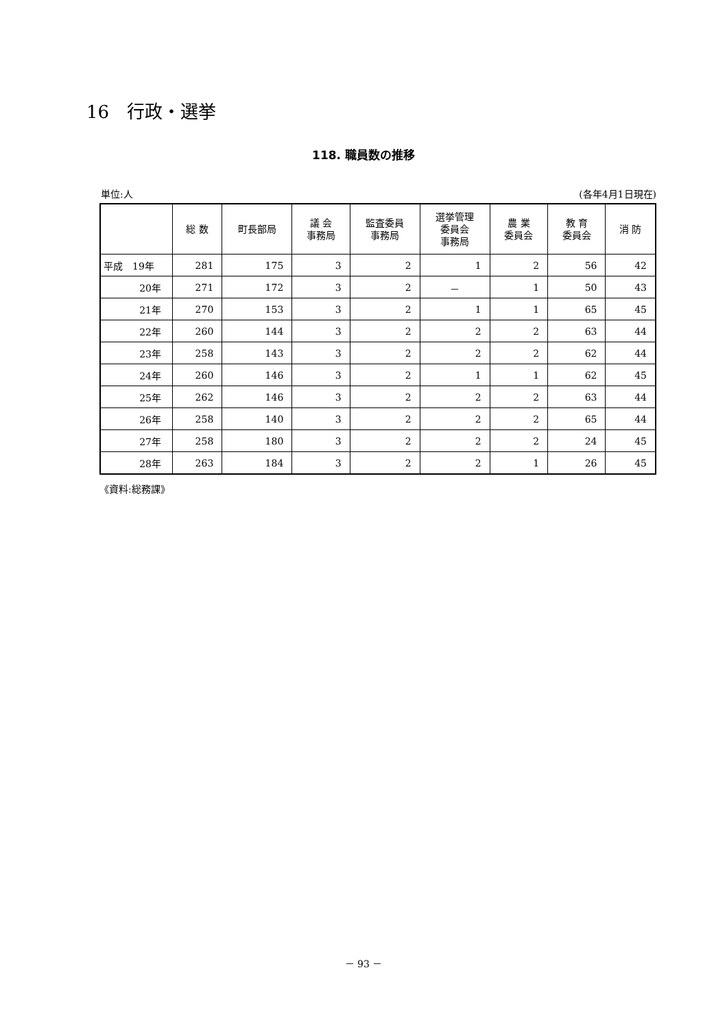16　行政・選挙
118. 職員数の推移
単位:人 (各年4月1日現在)
| | 総 数 | 町長部局 | 議 会 事務局 | 監査委員 事務局 | 選挙管理 委員会 事務局 | 農 業 委員会 | 教 育 委員会 | 消 防 |
| --- | --- | --- | --- | --- | --- | --- | --- | --- |
| 平成 19年 | 281 | 175 | 3 | 2 | 1 | 2 | 56 | 42 |
| 20年 | 271 | 172 | 3 | 2 | － | 1 | 50 | 43 |
| 21年 | 270 | 153 | 3 | 2 | 1 | 1 | 65 | 45 |
| 22年 | 260 | 144 | 3 | 2 | 2 | 2 | 63 | 44 |
| 23年 | 258 | 143 | 3 | 2 | 2 | 2 | 62 | 44 |
| 24年 | 260 | 146 | 3 | 2 | 1 | 1 | 62 | 45 |
| 25年 | 262 | 146 | 3 | 2 | 2 | 2 | 63 | 44 |
| 26年 | 258 | 140 | 3 | 2 | 2 | 2 | 65 | 44 |
| 27年 | 258 | 180 | 3 | 2 | 2 | 2 | 24 | 45 |
| 28年 | 263 | 184 | 3 | 2 | 2 | 1 | 26 | 45 |
《資料:総務課》
－ 93 －